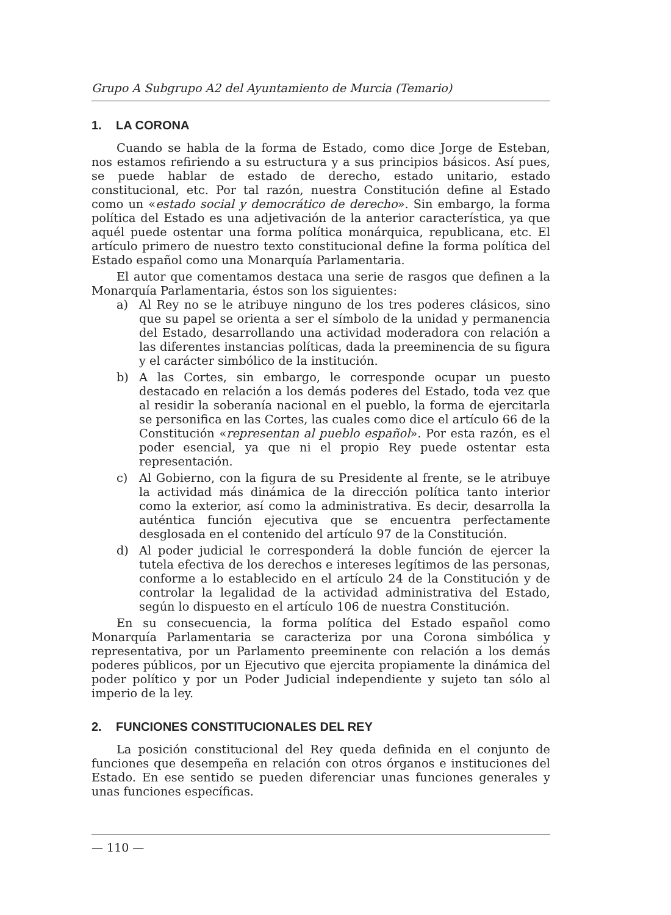Grupo A Subgrupo A2 del Ayuntamiento de Murcia (Temario)
1. LA CORONA
Cuando se habla de la forma de Estado, como dice Jorge de Esteban, nos estamos refiriendo a su estructura y a sus principios básicos. Así pues, se puede hablar de estado de derecho, estado unitario, estado constitucional, etc. Por tal razón, nuestra Constitución define al Estado como un «estado social y democrático de derecho». Sin embargo, la forma política del Estado es una adjetivación de la anterior característica, ya que aquél puede ostentar una forma política monárquica, republicana, etc. El artículo primero de nuestro texto constitucional define la forma política del Estado español como una Monarquía Parlamentaria.
El autor que comentamos destaca una serie de rasgos que definen a la Monarquía Parlamentaria, éstos son los siguientes:
a) Al Rey no se le atribuye ninguno de los tres poderes clásicos, sino que su papel se orienta a ser el símbolo de la unidad y permanencia del Estado, desarrollando una actividad moderadora con relación a las diferentes instancias políticas, dada la preeminencia de su figura y el carácter simbólico de la institución.
b) A las Cortes, sin embargo, le corresponde ocupar un puesto destacado en relación a los demás poderes del Estado, toda vez que al residir la soberanía nacional en el pueblo, la forma de ejercitarla se personifica en las Cortes, las cuales como dice el artículo 66 de la Constitución «representan al pueblo español». Por esta razón, es el poder esencial, ya que ni el propio Rey puede ostentar esta representación.
c) Al Gobierno, con la figura de su Presidente al frente, se le atribuye la actividad más dinámica de la dirección política tanto interior como la exterior, así como la administrativa. Es decir, desarrolla la auténtica función ejecutiva que se encuentra perfectamente desglosada en el contenido del artículo 97 de la Constitución.
d) Al poder judicial le corresponderá la doble función de ejercer la tutela efectiva de los derechos e intereses legítimos de las personas, conforme a lo establecido en el artículo 24 de la Constitución y de controlar la legalidad de la actividad administrativa del Estado, según lo dispuesto en el artículo 106 de nuestra Constitución.
En su consecuencia, la forma política del Estado español como Monarquía Parlamentaria se caracteriza por una Corona simbólica y representativa, por un Parlamento preeminente con relación a los demás poderes públicos, por un Ejecutivo que ejercita propiamente la dinámica del poder político y por un Poder Judicial independiente y sujeto tan sólo al imperio de la ley.
2. FUNCIONES CONSTITUCIONALES DEL REY
La posición constitucional del Rey queda definida en el conjunto de funciones que desempeña en relación con otros órganos e instituciones del Estado. En ese sentido se pueden diferenciar unas funciones generales y unas funciones específicas.
— 110 —